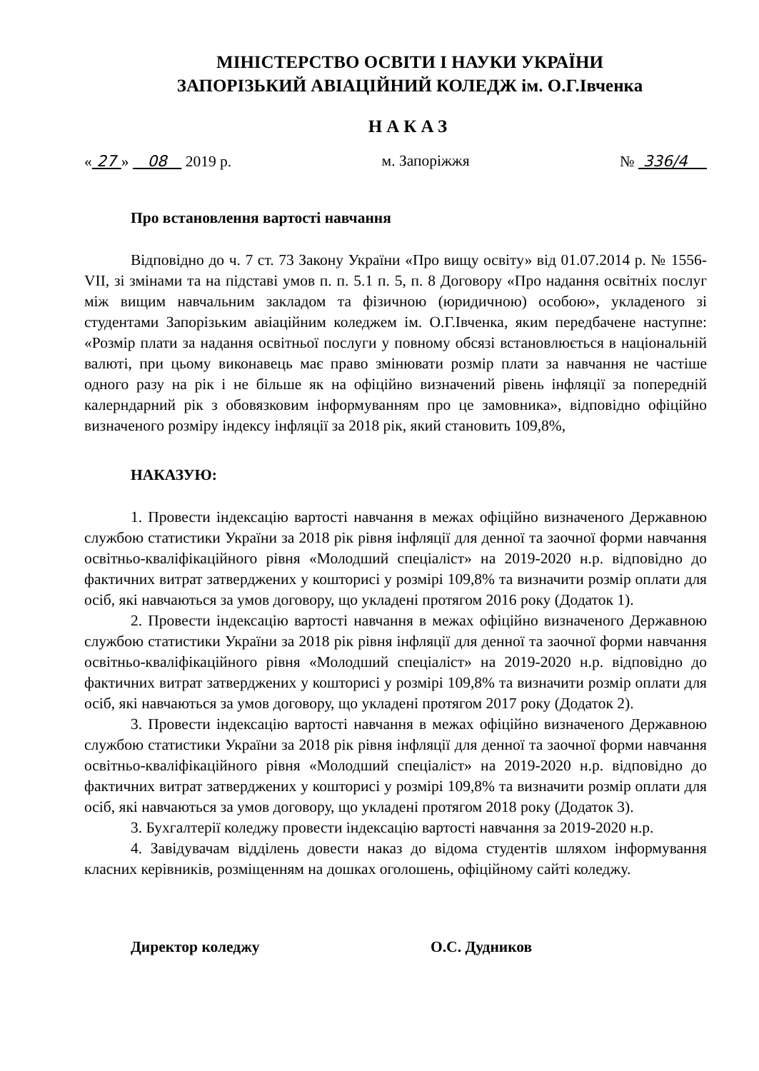МІНІСТЕРСТВО ОСВІТИ І НАУКИ УКРАЇНИ
ЗАПОРІЗЬКИЙ АВІАЦІЙНИЙ КОЛЕДЖ ім. О.Г.Івченка
НАКАЗ
« 27 » 08 2019 р. м. Запоріжжя № 336/4
Про встановлення вартості навчання
Відповідно до ч. 7 ст. 73 Закону України «Про вищу освіту» від 01.07.2014 р. № 1556-VII, зі змінами та на підставі умов п. п. 5.1 п. 5, п. 8 Договору «Про надання освітніх послуг між вищим навчальним закладом та фізичною (юридичною) особою», укладеного зі студентами Запорізьким авіаційним коледжем ім. О.Г.Івченка, яким передбачене наступне: «Розмір плати за надання освітньої послуги у повному обсязі встановлюється в національній валюті, при цьому виконавець має право змінювати розмір плати за навчання не частіше одного разу на рік і не більше як на офіційно визначений рівень інфляції за попередній калерндарний рік з обовязковим інформуванням про це замовника», відповідно офіційно визначеного розміру індексу інфляції за 2018 рік, який становить 109,8%,
НАКАЗУЮ:
1. Провести індексацію вартості навчання в межах офіційно визначеного Державною службою статистики України за 2018 рік рівня інфляції для денної та заочної форми навчання освітньо-кваліфікаційного рівня «Молодший спеціаліст» на 2019-2020 н.р. відповідно до фактичних витрат затверджених у кошторисі у розмірі 109,8% та визначити розмір оплати для осіб, які навчаються за умов договору, що укладені протягом 2016 року (Додаток 1).
2. Провести індексацію вартості навчання в межах офіційно визначеного Державною службою статистики України за 2018 рік рівня інфляції для денної та заочної форми навчання освітньо-кваліфікаційного рівня «Молодший спеціаліст» на 2019-2020 н.р. відповідно до фактичних витрат затверджених у кошторисі у розмірі 109,8% та визначити розмір оплати для осіб, які навчаються за умов договору, що укладені протягом 2017 року (Додаток 2).
3. Провести індексацію вартості навчання в межах офіційно визначеного Державною службою статистики України за 2018 рік рівня інфляції для денної та заочної форми навчання освітньо-кваліфікаційного рівня «Молодший спеціаліст» на 2019-2020 н.р. відповідно до фактичних витрат затверджених у кошторисі у розмірі 109,8% та визначити розмір оплати для осіб, які навчаються за умов договору, що укладені протягом 2018 року (Додаток 3).
3. Бухгалтерії коледжу провести індексацію вартості навчання за 2019-2020 н.р.
4. Завідувачам відділень довести наказ до відома студентів шляхом інформування класних керівників, розміщенням на дошках оголошень, офіційному сайті коледжу.
Директор коледжу О.С. Дудников